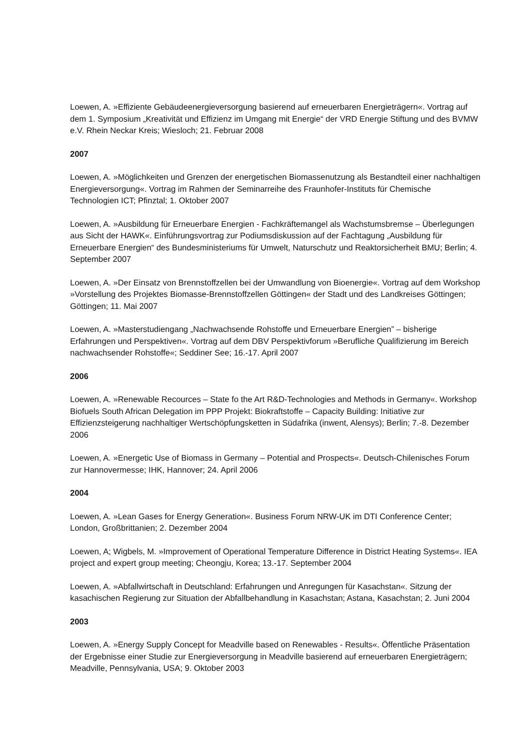Loewen, A. »Effiziente Gebäudeenergieversorgung basierend auf erneuerbaren Energieträgern«. Vortrag auf dem 1. Symposium „Kreativität und Effizienz im Umgang mit Energie“ der VRD Energie Stiftung und des BVMW e.V. Rhein Neckar Kreis; Wiesloch; 21. Februar 2008
2007
Loewen, A. »Möglichkeiten und Grenzen der energetischen Biomassenutzung als Bestandteil einer nachhaltigen Energieversorgung«. Vortrag im Rahmen der Seminarreihe des Fraunhofer-Instituts für Chemische Technologien ICT; Pfinztal; 1. Oktober 2007
Loewen, A. »Ausbildung für Erneuerbare Energien - Fachkräftemangel als Wachstumsbremse – Überlegungen aus Sicht der HAWK«. Einführungsvortrag zur Podiumsdiskussion auf der Fachtagung „Ausbildung für Erneuerbare Energien“ des Bundesministeriums für Umwelt, Naturschutz und Reaktorsicherheit BMU; Berlin; 4. September 2007
Loewen, A. »Der Einsatz von Brennstoffzellen bei der Umwandlung von Bioenergie«. Vortrag auf dem Workshop »Vorstellung des Projektes Biomasse-Brennstoffzellen Göttingen« der Stadt und des Landkreises Göttingen; Göttingen; 11. Mai 2007
Loewen, A. »Masterstudiengang „Nachwachsende Rohstoffe und Erneuerbare Energien” – bisherige Erfahrungen und Perspektiven«. Vortrag auf dem DBV Perspektivforum »Berufliche Qualifizierung im Bereich nachwachsender Rohstoffe«; Seddiner See; 16.-17. April 2007
2006
Loewen, A. »Renewable Recources – State fo the Art R&D-Technologies and Methods in Germany«. Workshop Biofuels South African Delegation im PPP Projekt: Biokraftstoffe – Capacity Building: Initiative zur Effizienzsteigerung nachhaltiger Wertschöpfungsketten in Südafrika (inwent, Alensys); Berlin; 7.-8. Dezember 2006
Loewen, A. »Energetic Use of Biomass in Germany – Potential and Prospects«. Deutsch-Chilenisches Forum zur Hannovermesse; IHK, Hannover; 24. April 2006
2004
Loewen, A. »Lean Gases for Energy Generation«. Business Forum NRW-UK im DTI Conference Center; London, Großbrittanien; 2. Dezember 2004
Loewen, A; Wigbels, M. »Improvement of Operational Temperature Difference in District Heating Systems«. IEA project and expert group meeting; Cheongju, Korea; 13.-17. September 2004
Loewen, A. »Abfallwirtschaft in Deutschland: Erfahrungen und Anregungen für Kasachstan«. Sitzung der kasachischen Regierung zur Situation der Abfallbehandlung in Kasachstan; Astana, Kasachstan; 2. Juni 2004
2003
Loewen, A. »Energy Supply Concept for Meadville based on Renewables - Results«. Öffentliche Präsentation der Ergebnisse einer Studie zur Energieversorgung in Meadville basierend auf erneuerbaren Energieträgern; Meadville, Pennsylvania, USA; 9. Oktober 2003